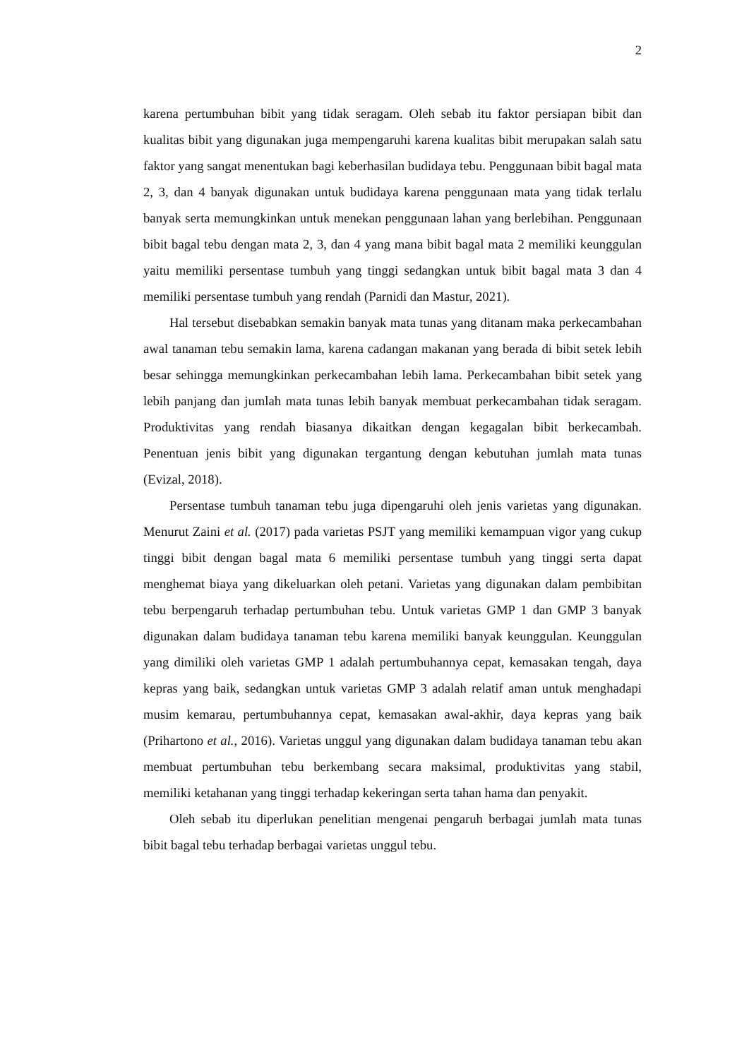2
karena pertumbuhan bibit yang tidak seragam. Oleh sebab itu faktor persiapan bibit dan kualitas bibit yang digunakan juga mempengaruhi karena kualitas bibit merupakan salah satu faktor yang sangat menentukan bagi keberhasilan budidaya tebu. Penggunaan bibit bagal mata 2, 3, dan 4 banyak digunakan untuk budidaya karena penggunaan mata yang tidak terlalu banyak serta memungkinkan untuk menekan penggunaan lahan yang berlebihan. Penggunaan bibit bagal tebu dengan mata 2, 3, dan 4 yang mana bibit bagal mata 2 memiliki keunggulan yaitu memiliki persentase tumbuh yang tinggi sedangkan untuk bibit bagal mata 3 dan 4 memiliki persentase tumbuh yang rendah (Parnidi dan Mastur, 2021).
Hal tersebut disebabkan semakin banyak mata tunas yang ditanam maka perkecambahan awal tanaman tebu semakin lama, karena cadangan makanan yang berada di bibit setek lebih besar sehingga memungkinkan perkecambahan lebih lama. Perkecambahan bibit setek yang lebih panjang dan jumlah mata tunas lebih banyak membuat perkecambahan tidak seragam. Produktivitas yang rendah biasanya dikaitkan dengan kegagalan bibit berkecambah. Penentuan jenis bibit yang digunakan tergantung dengan kebutuhan jumlah mata tunas (Evizal, 2018).
Persentase tumbuh tanaman tebu juga dipengaruhi oleh jenis varietas yang digunakan. Menurut Zaini et al. (2017) pada varietas PSJT yang memiliki kemampuan vigor yang cukup tinggi bibit dengan bagal mata 6 memiliki persentase tumbuh yang tinggi serta dapat menghemat biaya yang dikeluarkan oleh petani. Varietas yang digunakan dalam pembibitan tebu berpengaruh terhadap pertumbuhan tebu. Untuk varietas GMP 1 dan GMP 3 banyak digunakan dalam budidaya tanaman tebu karena memiliki banyak keunggulan. Keunggulan yang dimiliki oleh varietas GMP 1 adalah pertumbuhannya cepat, kemasakan tengah, daya kepras yang baik, sedangkan untuk varietas GMP 3 adalah relatif aman untuk menghadapi musim kemarau, pertumbuhannya cepat, kemasakan awal-akhir, daya kepras yang baik (Prihartono et al., 2016). Varietas unggul yang digunakan dalam budidaya tanaman tebu akan membuat pertumbuhan tebu berkembang secara maksimal, produktivitas yang stabil, memiliki ketahanan yang tinggi terhadap kekeringan serta tahan hama dan penyakit.
Oleh sebab itu diperlukan penelitian mengenai pengaruh berbagai jumlah mata tunas bibit bagal tebu terhadap berbagai varietas unggul tebu.